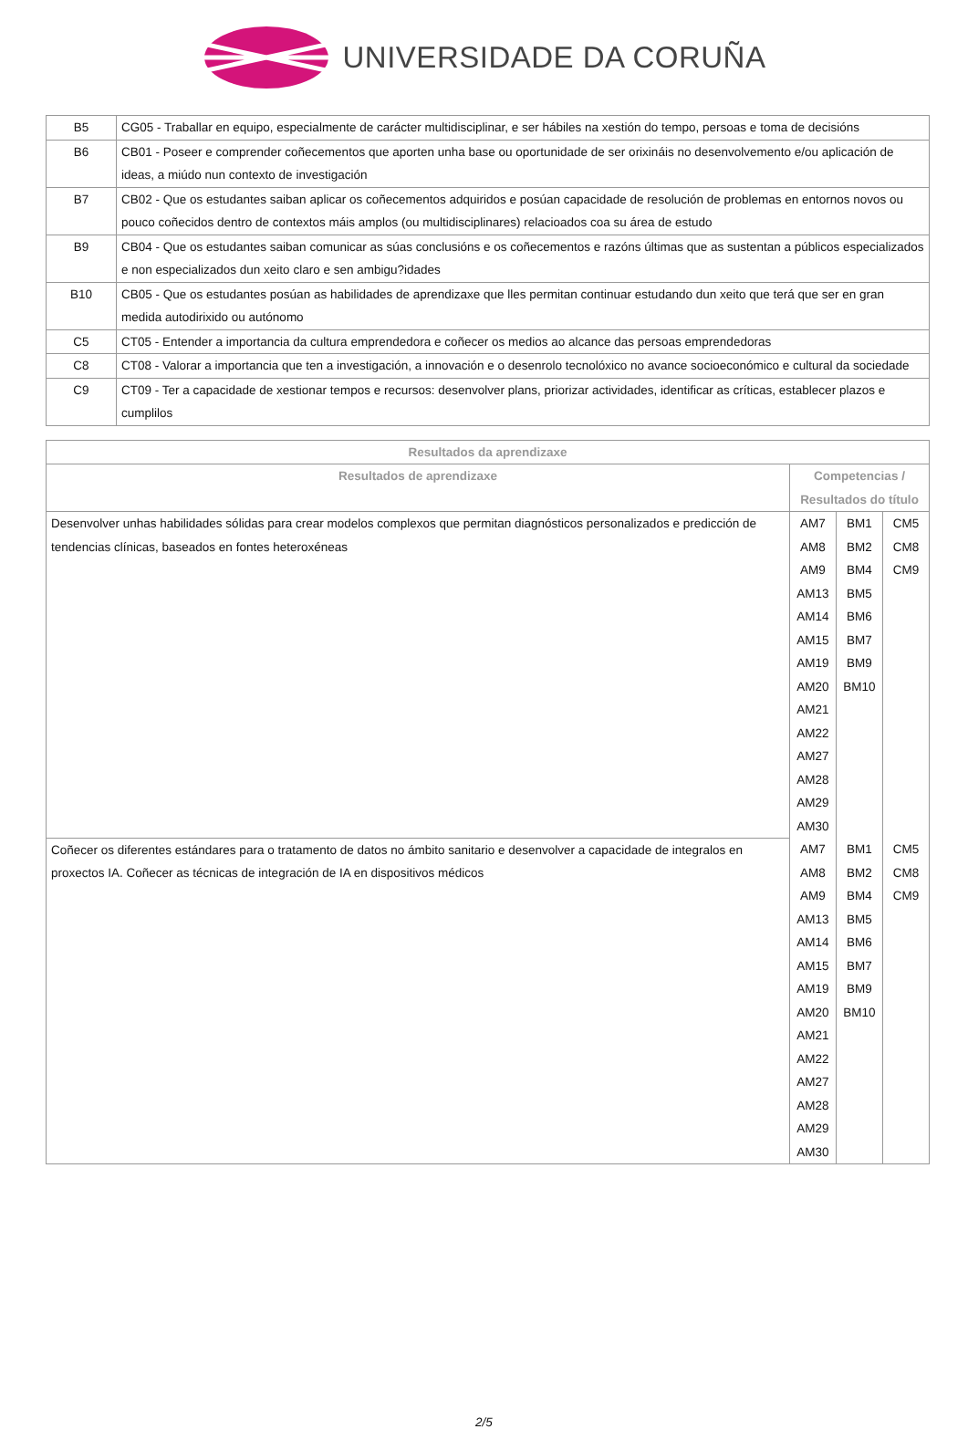UNIVERSIDADE DA CORUÑA
| B5 | CG05 - Traballar en equipo, especialmente de carácter multidisciplinar, e ser hábiles na xestión do tempo, persoas e toma de decisións |
| B6 | CB01 - Poseer e comprender coñecementos que aporten unha base ou oportunidade de ser orixináis no desenvolvemento e/ou aplicación de ideas, a miúdo nun contexto de investigación |
| B7 | CB02 - Que os estudantes saiban aplicar os coñecementos adquiridos e posúan capacidade de resolución de problemas en entornos novos ou pouco coñecidos dentro de contextos máis amplos (ou multidisciplinares) relacioados coa su área de estudo |
| B9 | CB04 - Que os estudantes saiban comunicar as súas conclusións e os coñecementos e razóns últimas que as sustentan a públicos especializados e non especializados dun xeito claro e sen ambigu?idades |
| B10 | CB05 - Que os estudantes posúan as habilidades de aprendizaxe que lles permitan continuar estudando dun xeito que terá que ser en gran medida autodirixido ou autónomo |
| C5 | CT05 - Entender a importancia da cultura emprendedora e coñecer os medios ao alcance das persoas emprendedoras |
| C8 | CT08 - Valorar a importancia que ten a investigación, a innovación e o desenrolo tecnolóxico no avance socioeconómico e cultural da sociedade |
| C9 | CT09 - Ter a capacidade de xestionar tempos e recursos: desenvolver plans, priorizar actividades, identificar as críticas, establecer plazos e cumplilos |
| Resultados da aprendizaxe | | | |
| --- | --- | --- | --- |
| Resultados de aprendizaxe | Competencias / Resultados do título | | |
| Desenvolver unhas habilidades sólidas para crear modelos complexos que permitan diagnósticos personalizados e predicción de tendencias clínicas, baseados en fontes heteroxéneas | AM7 AM8 AM9 AM13 AM14 AM15 AM19 AM20 AM21 AM22 AM27 AM28 AM29 AM30 | BM1 BM2 BM4 BM5 BM6 BM7 BM9 BM10 | CM5 CM8 CM9 |
| Coñecer os diferentes estándares para o tratamento de datos no ámbito sanitario e desenvolver a capacidade de integralos en proxectos IA. Coñecer as técnicas de integración de IA en dispositivos médicos | AM7 AM8 AM9 AM13 AM14 AM15 AM19 AM20 AM21 AM22 AM27 AM28 AM29 AM30 | BM1 BM2 BM4 BM5 BM6 BM7 BM9 BM10 | CM5 CM8 CM9 |
2/5